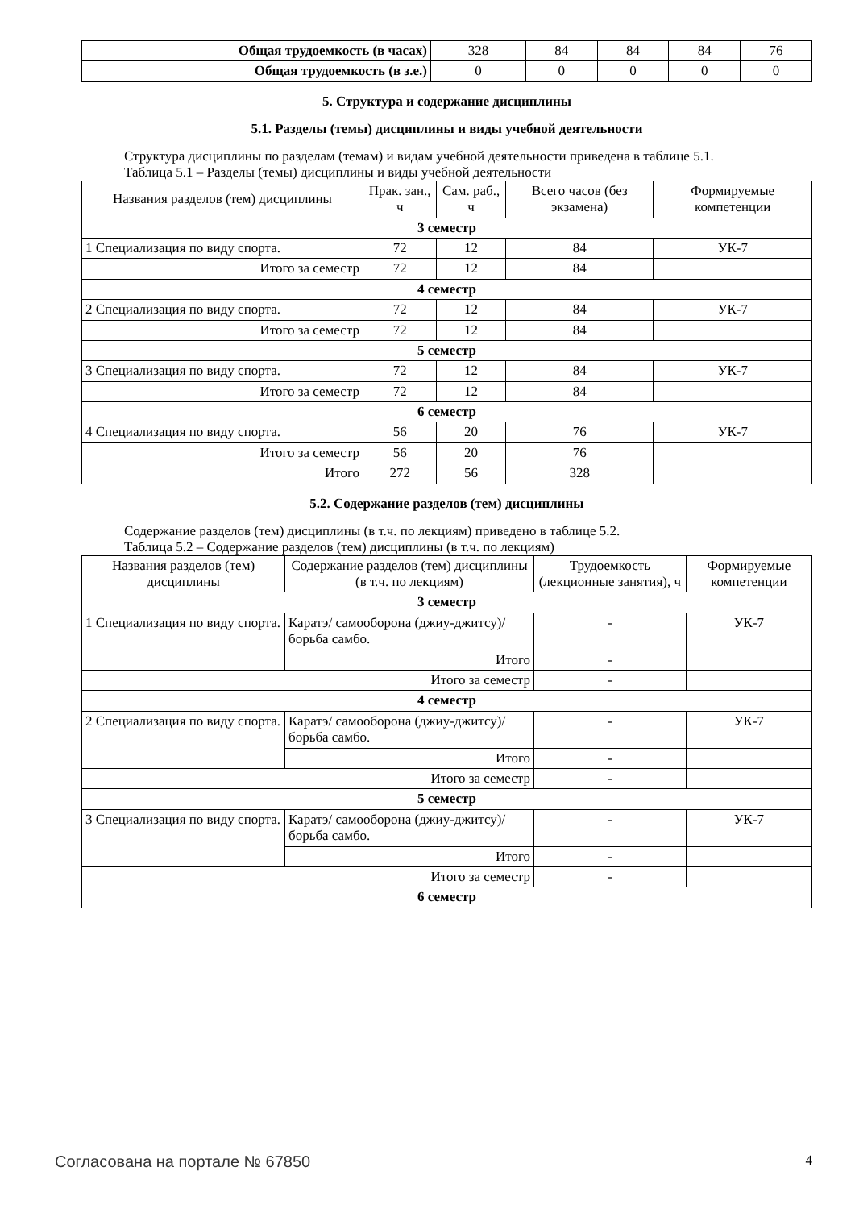| Общая трудоемкость (в часах) | 328 | 84 | 84 | 84 | 76 |
| Общая трудоемкость (в з.е.) | 0 | 0 | 0 | 0 | 0 |
5. Структура и содержание дисциплины
5.1. Разделы (темы) дисциплины и виды учебной деятельности
Структура дисциплины по разделам (темам) и видам учебной деятельности приведена в таблице 5.1.
Таблица 5.1 – Разделы (темы) дисциплины и виды учебной деятельности
| Названия разделов (тем) дисциплины | Прак. зан., ч | Сам. раб., ч | Всего часов (без экзамена) | Формируемые компетенции |
| --- | --- | --- | --- | --- |
| 3 семестр | | | | |
| 1 Специализация по виду спорта. | 72 | 12 | 84 | УК-7 |
| Итого за семестр | 72 | 12 | 84 | |
| 4 семестр | | | | |
| 2 Специализация по виду спорта. | 72 | 12 | 84 | УК-7 |
| Итого за семестр | 72 | 12 | 84 | |
| 5 семестр | | | | |
| 3 Специализация по виду спорта. | 72 | 12 | 84 | УК-7 |
| Итого за семестр | 72 | 12 | 84 | |
| 6 семестр | | | | |
| 4 Специализация по виду спорта. | 56 | 20 | 76 | УК-7 |
| Итого за семестр | 56 | 20 | 76 | |
| Итого | 272 | 56 | 328 | |
5.2. Содержание разделов (тем) дисциплины
Содержание разделов (тем) дисциплины (в т.ч. по лекциям) приведено в таблице 5.2.
Таблица 5.2 – Содержание разделов (тем) дисциплины (в т.ч. по лекциям)
| Названия разделов (тем) дисциплины | Содержание разделов (тем) дисциплины (в т.ч. по лекциям) | Трудоемкость (лекционные занятия), ч | Формируемые компетенции |
| --- | --- | --- | --- |
| 3 семестр | | | |
| 1 Специализация по виду спорта. | Каратэ/ самооборона (джиу-джитсу)/ борьба самбо. | - | УК-7 |
| | Итого | - | |
| Итого за семестр | | - | |
| 4 семестр | | | |
| 2 Специализация по виду спорта. | Каратэ/ самооборона (джиу-джитсу)/ борьба самбо. | - | УК-7 |
| | Итого | - | |
| Итого за семестр | | - | |
| 5 семестр | | | |
| 3 Специализация по виду спорта. | Каратэ/ самооборона (джиу-джитсу)/ борьба самбо. | - | УК-7 |
| | Итого | - | |
| Итого за семестр | | - | |
| 6 семестр | | | |
Согласована на портале № 67850 4